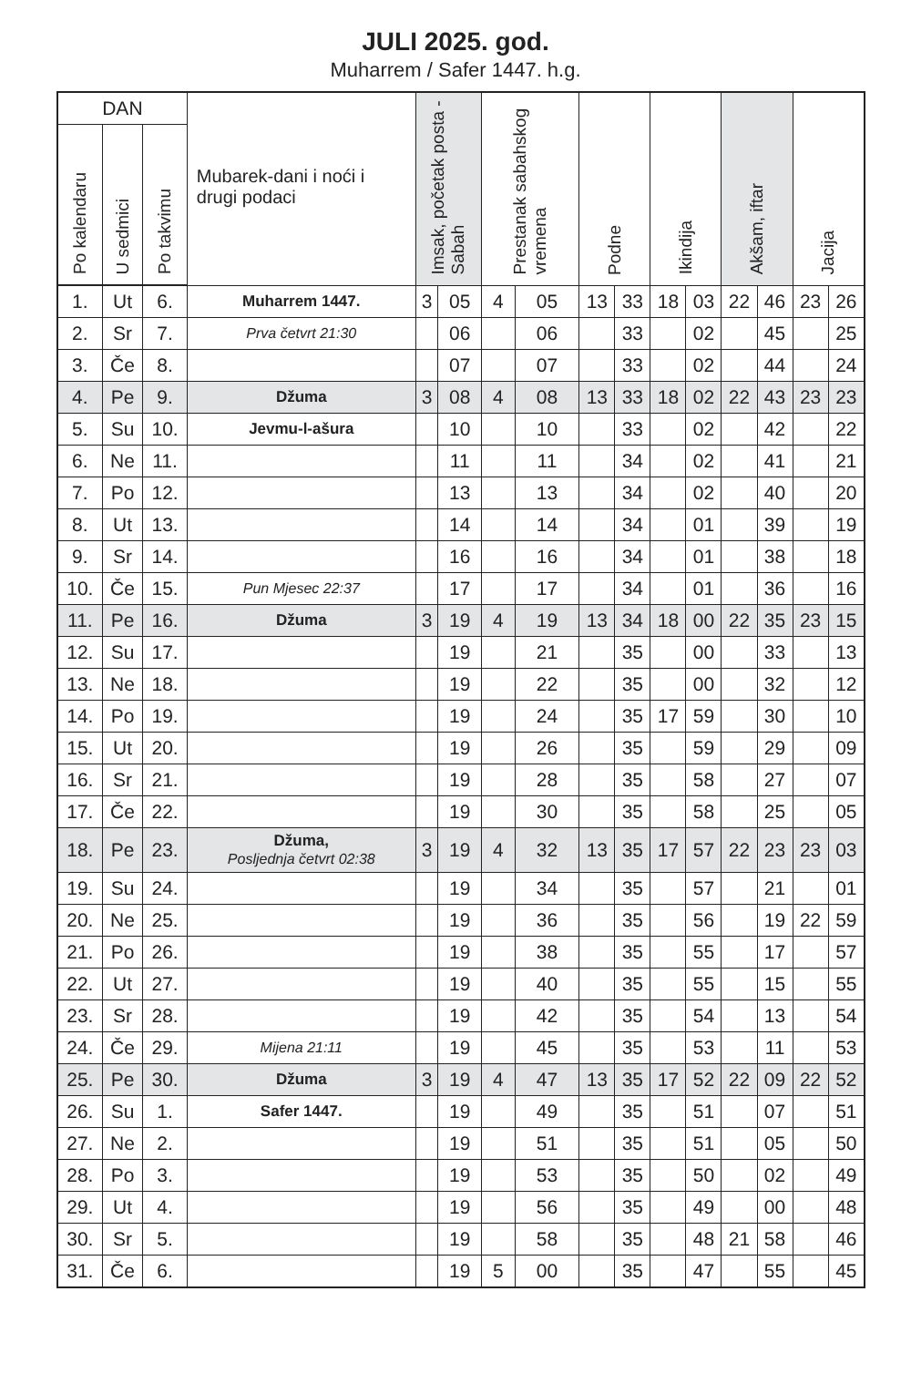JULI 2025. god.
Muharrem / Safer 1447. h.g.
| DAN | | | Mubarek-dani i noći i drugi podaci | Imsak, početak posta - Sabah | | Prestanak sabahskog vremena | | Podne | | Ikindija | | Akšam, iftar | | Jacija | |
| --- | --- | --- | --- | --- | --- | --- | --- | --- | --- | --- | --- | --- | --- | --- | --- |
| Po kalendaru | U sedmici | Po takvimu | | | | | | | | | | | | | |
| 1. | Ut | 6. | Muharrem 1447. | 3 | 05 | 4 | 05 | 13 | 33 | 18 | 03 | 22 | 46 | 23 | 26 |
| 2. | Sr | 7. | Prva četvrt 21:30 | | 06 | | 06 | | 33 | | 02 | | 45 | | 25 |
| 3. | Če | 8. | | | 07 | | 07 | | 33 | | 02 | | 44 | | 24 |
| 4. | Pe | 9. | Džuma | 3 | 08 | 4 | 08 | 13 | 33 | 18 | 02 | 22 | 43 | 23 | 23 |
| 5. | Su | 10. | Jevmu-l-ašura | | 10 | | 10 | | 33 | | 02 | | 42 | | 22 |
| 6. | Ne | 11. | | | 11 | | 11 | | 34 | | 02 | | 41 | | 21 |
| 7. | Po | 12. | | | 13 | | 13 | | 34 | | 02 | | 40 | | 20 |
| 8. | Ut | 13. | | | 14 | | 14 | | 34 | | 01 | | 39 | | 19 |
| 9. | Sr | 14. | | | 16 | | 16 | | 34 | | 01 | | 38 | | 18 |
| 10. | Če | 15. | Pun Mjesec 22:37 | | 17 | | 17 | | 34 | | 01 | | 36 | | 16 |
| 11. | Pe | 16. | Džuma | 3 | 19 | 4 | 19 | 13 | 34 | 18 | 00 | 22 | 35 | 23 | 15 |
| 12. | Su | 17. | | | 19 | | 21 | | 35 | | 00 | | 33 | | 13 |
| 13. | Ne | 18. | | | 19 | | 22 | | 35 | | 00 | | 32 | | 12 |
| 14. | Po | 19. | | | 19 | | 24 | | 35 | 17 | 59 | | 30 | | 10 |
| 15. | Ut | 20. | | | 19 | | 26 | | 35 | | 59 | | 29 | | 09 |
| 16. | Sr | 21. | | | 19 | | 28 | | 35 | | 58 | | 27 | | 07 |
| 17. | Če | 22. | | | 19 | | 30 | | 35 | | 58 | | 25 | | 05 |
| 18. | Pe | 23. | Džuma, Posljednja četvrt 02:38 | 3 | 19 | 4 | 32 | 13 | 35 | 17 | 57 | 22 | 23 | 23 | 03 |
| 19. | Su | 24. | | | 19 | | 34 | | 35 | | 57 | | 21 | | 01 |
| 20. | Ne | 25. | | | 19 | | 36 | | 35 | | 56 | | 19 | 22 | 59 |
| 21. | Po | 26. | | | 19 | | 38 | | 35 | | 55 | | 17 | | 57 |
| 22. | Ut | 27. | | | 19 | | 40 | | 35 | | 55 | | 15 | | 55 |
| 23. | Sr | 28. | | | 19 | | 42 | | 35 | | 54 | | 13 | | 54 |
| 24. | Če | 29. | Mijena 21:11 | | 19 | | 45 | | 35 | | 53 | | 11 | | 53 |
| 25. | Pe | 30. | Džuma | 3 | 19 | 4 | 47 | 13 | 35 | 17 | 52 | 22 | 09 | 22 | 52 |
| 26. | Su | 1. | Safer 1447. | | 19 | | 49 | | 35 | | 51 | | 07 | | 51 |
| 27. | Ne | 2. | | | 19 | | 51 | | 35 | | 51 | | 05 | | 50 |
| 28. | Po | 3. | | | 19 | | 53 | | 35 | | 50 | | 02 | | 49 |
| 29. | Ut | 4. | | | 19 | | 56 | | 35 | | 49 | | 00 | | 48 |
| 30. | Sr | 5. | | | 19 | | 58 | | 35 | | 48 | 21 | 58 | | 46 |
| 31. | Če | 6. | | | 19 | 5 | 00 | | 35 | | 47 | | 55 | | 45 |